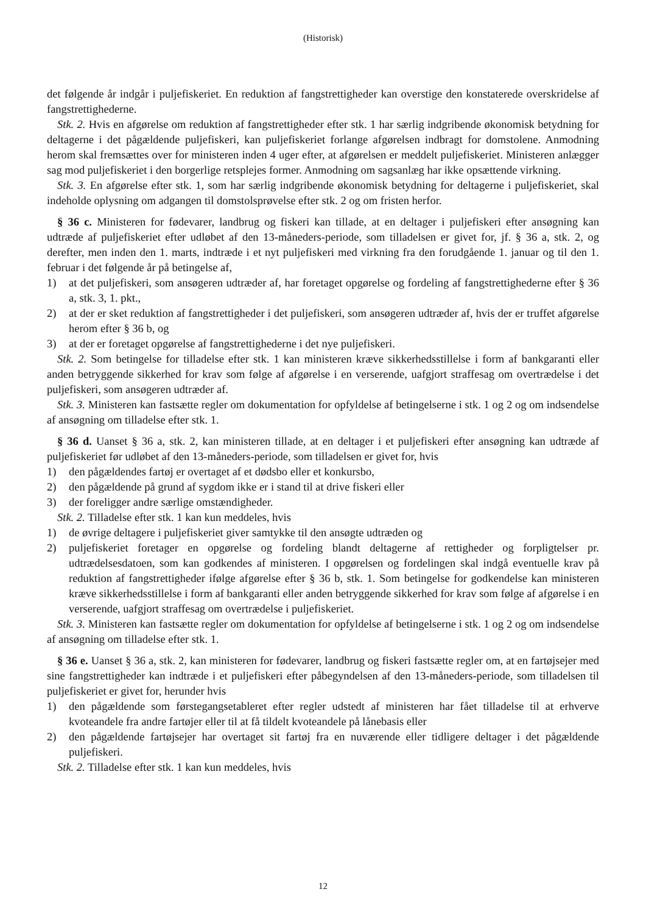(Historisk)
det følgende år indgår i puljefiskeriet. En reduktion af fangstrettigheder kan overstige den konstaterede overskridelse af fangstrettighederne.
Stk. 2. Hvis en afgørelse om reduktion af fangstrettigheder efter stk. 1 har særlig indgribende økonomisk betydning for deltagerne i det pågældende puljefiskeri, kan puljefiskeriet forlange afgørelsen indbragt for domstolene. Anmodning herom skal fremsættes over for ministeren inden 4 uger efter, at afgørelsen er meddelt puljefiskeriet. Ministeren anlægger sag mod puljefiskeriet i den borgerlige retsplejes former. Anmodning om sagsanlæg har ikke opsættende virkning.
Stk. 3. En afgørelse efter stk. 1, som har særlig indgribende økonomisk betydning for deltagerne i puljefiskeriet, skal indeholde oplysning om adgangen til domstolsprøvelse efter stk. 2 og om fristen herfor.
§ 36 c. Ministeren for fødevarer, landbrug og fiskeri kan tillade, at en deltager i puljefiskeri efter ansøgning kan udtræde af puljefiskeriet efter udløbet af den 13-måneders-periode, som tilladelsen er givet for, jf. § 36 a, stk. 2, og derefter, men inden den 1. marts, indtræde i et nyt puljefiskeri med virkning fra den forudgående 1. januar og til den 1. februar i det følgende år på betingelse af,
1) at det puljefiskeri, som ansøgeren udtræder af, har foretaget opgørelse og fordeling af fangstrettighederne efter § 36 a, stk. 3, 1. pkt.,
2) at der er sket reduktion af fangstrettigheder i det puljefiskeri, som ansøgeren udtræder af, hvis der er truffet afgørelse herom efter § 36 b, og
3) at der er foretaget opgørelse af fangstrettighederne i det nye puljefiskeri.
Stk. 2. Som betingelse for tilladelse efter stk. 1 kan ministeren kræve sikkerhedsstillelse i form af bankgaranti eller anden betryggende sikkerhed for krav som følge af afgørelse i en verserende, uafgjort straffesag om overtrædelse i det puljefiskeri, som ansøgeren udtræder af.
Stk. 3. Ministeren kan fastsætte regler om dokumentation for opfyldelse af betingelserne i stk. 1 og 2 og om indsendelse af ansøgning om tilladelse efter stk. 1.
§ 36 d. Uanset § 36 a, stk. 2, kan ministeren tillade, at en deltager i et puljefiskeri efter ansøgning kan udtræde af puljefiskeriet før udløbet af den 13-måneders-periode, som tilladelsen er givet for, hvis
1) den pågældendes fartøj er overtaget af et dødsbo eller et konkursbo,
2) den pågældende på grund af sygdom ikke er i stand til at drive fiskeri eller
3) der foreligger andre særlige omstændigheder.
Stk. 2. Tilladelse efter stk. 1 kan kun meddeles, hvis
1) de øvrige deltagere i puljefiskeriet giver samtykke til den ansøgte udtræden og
2) puljefiskeriet foretager en opgørelse og fordeling blandt deltagerne af rettigheder og forpligtelser pr. udtrædelsesdatoen, som kan godkendes af ministeren. I opgørelsen og fordelingen skal indgå eventuelle krav på reduktion af fangstrettigheder ifølge afgørelse efter § 36 b, stk. 1. Som betingelse for godkendelse kan ministeren kræve sikkerhedsstillelse i form af bankgaranti eller anden betryggende sikkerhed for krav som følge af afgørelse i en verserende, uafgjort straffesag om overtrædelse i puljefiskeriet.
Stk. 3. Ministeren kan fastsætte regler om dokumentation for opfyldelse af betingelserne i stk. 1 og 2 og om indsendelse af ansøgning om tilladelse efter stk. 1.
§ 36 e. Uanset § 36 a, stk. 2, kan ministeren for fødevarer, landbrug og fiskeri fastsætte regler om, at en fartøjsejer med sine fangstrettigheder kan indtræde i et puljefiskeri efter påbegyndelsen af den 13-måneders-periode, som tilladelsen til puljefiskeriet er givet for, herunder hvis
1) den pågældende som førstegangsetableret efter regler udstedt af ministeren har fået tilladelse til at erhverve kvoteandele fra andre fartøjer eller til at få tildelt kvoteandele på lånebasis eller
2) den pågældende fartøjsejer har overtaget sit fartøj fra en nuværende eller tidligere deltager i det pågældende puljefiskeri.
Stk. 2. Tilladelse efter stk. 1 kan kun meddeles, hvis
12